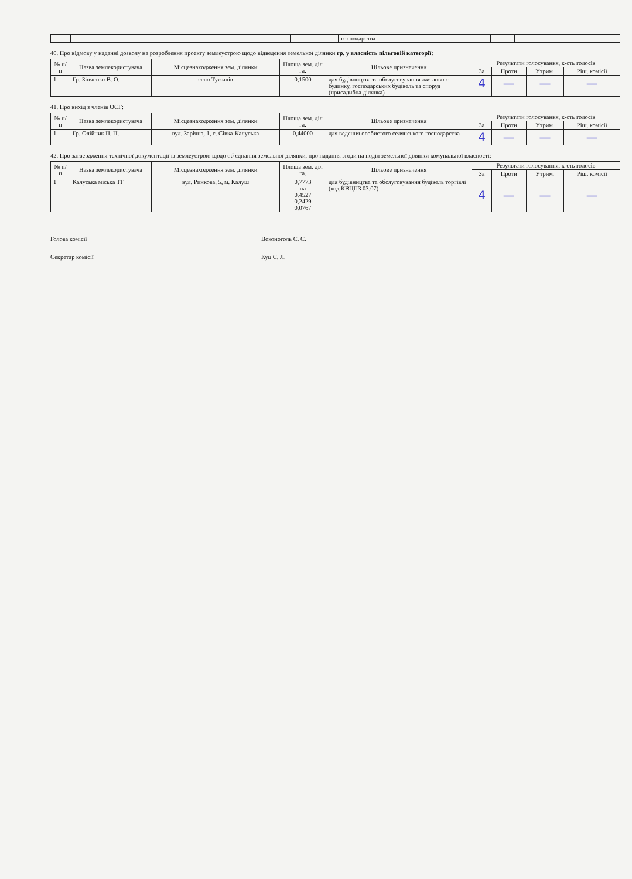| | | | | господарства | | | | |
40. Про відмову у наданні дозволу на розроблення проекту землеустрою щодо відведення земельної ділянки гр. у власність пільговій категорії:
| № п/п | Назва землекористувача | Місцезнаходження зем. ділянки | Площа зем. діл га. | Цільове призначення | Результати голосування, к-сть голосів | | | |
| --- | --- | --- | --- | --- | --- | --- | --- | --- |
| | | | | | За | Проти | Утрим. | Ріш. комісії |
| 1 | Гр. Зінченко В. О. | село Тужилів | 0,1500 | для будівництва та обслуговування житлового будинку, господарських будівель та споруд (присадибна ділянка) | 4 | — | — | — |
41. Про вихід з членів ОСГ:
| № п/п | Назва землекористувача | Місцезнаходження зем. ділянки | Площа зем. діл га. | Цільове призначення | Результати голосування, к-сть голосів | | | |
| --- | --- | --- | --- | --- | --- | --- | --- | --- |
| | | | | | За | Проти | Утрим. | Ріш. комісії |
| 1 | Гр. Олійник П. П. | вул. Зарічна, 1, с. Сівка-Калуська | 0,44000 | для ведення особистого селянського господарства | 4 | — | — | — |
42. Про затвердження технічної документації із землеустрою щодо об єднання земельної ділянки, про надання згоди на поділ земельної ділянки комунальної власності:
| № п/п | Назва землекористувача | Місцезнаходження зем. ділянки | Площа зем. діл га. | Цільове призначення | Результати голосування, к-сть голосів | | | |
| --- | --- | --- | --- | --- | --- | --- | --- | --- |
| | | | | | За | Проти | Утрим. | Ріш. комісії |
| 1 | Калуська міська ТГ | вул. Ринкова, 5, м. Калуш | 0,7773 на 0,4527 0,2429 0,0767 | для будівництва та обслуговування будівель торгівлі (код КВЦПЗ 03.07) | 4 | — | — | — |
Голова комісії Воконоголь С. Є.
Секретар комісії Куц С. Л.